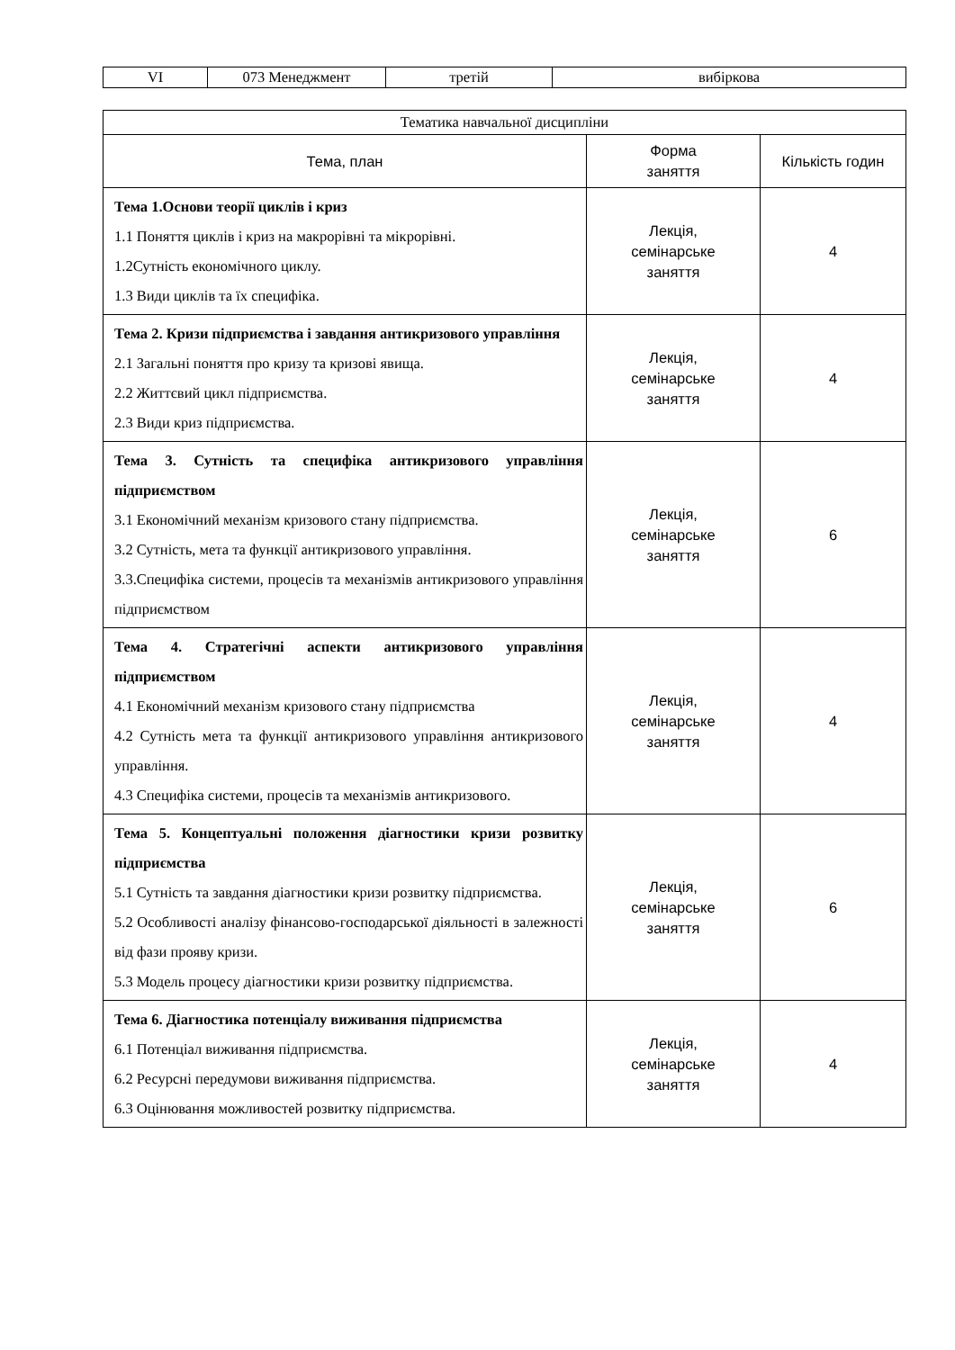| VI | 073 Менеджмент | третій | вибіркова |
| Тематика навчальної дисципліни | | |
| --- | --- | --- |
| Тема, план | Форма заняття | Кількість годин |
| Тема 1.Основи теорії циклів і криз 1.1 Поняття циклів і криз на макрорівні та мікрорівні. 1.2Сутність економічного циклу. 1.3 Види циклів та їх специфіка. | Лекція, семінарське заняття | 4 |
| Тема 2. Кризи підприємства і завдання антикризового управління 2.1 Загальні поняття про кризу та кризові явища. 2.2 Життєвий цикл підприємства. 2.3 Види криз підприємства. | Лекція, семінарське заняття | 4 |
| Тема 3. Сутність та специфіка антикризового управління підприємством 3.1 Економічний механізм кризового стану підприємства. 3.2 Сутність, мета та функції антикризового управління. 3.3.Специфіка системи, процесів та механізмів антикризового управління підприємством | Лекція, семінарське заняття | 6 |
| Тема 4. Стратегічні аспекти антикризового управління підприємством 4.1 Економічний механізм кризового стану підприємства 4.2 Сутність мета та функції антикризового управління антикризового управління. 4.3 Специфіка системи, процесів та механізмів антикризового. | Лекція, семінарське заняття | 4 |
| Тема 5. Концептуальні положення діагностики кризи розвитку підприємства 5.1 Сутність та завдання діагностики кризи розвитку підприємства. 5.2 Особливості аналізу фінансово-господарської діяльності в залежності від фази прояву кризи. 5.3 Модель процесу діагностики кризи розвитку підприємства. | Лекція, семінарське заняття | 6 |
| Тема 6. Діагностика потенціалу виживання підприємства 6.1 Потенціал виживання підприємства. 6.2 Ресурсні передумови виживання підприємства. 6.3 Оцінювання можливостей розвитку підприємства. | Лекція, семінарське заняття | 4 |